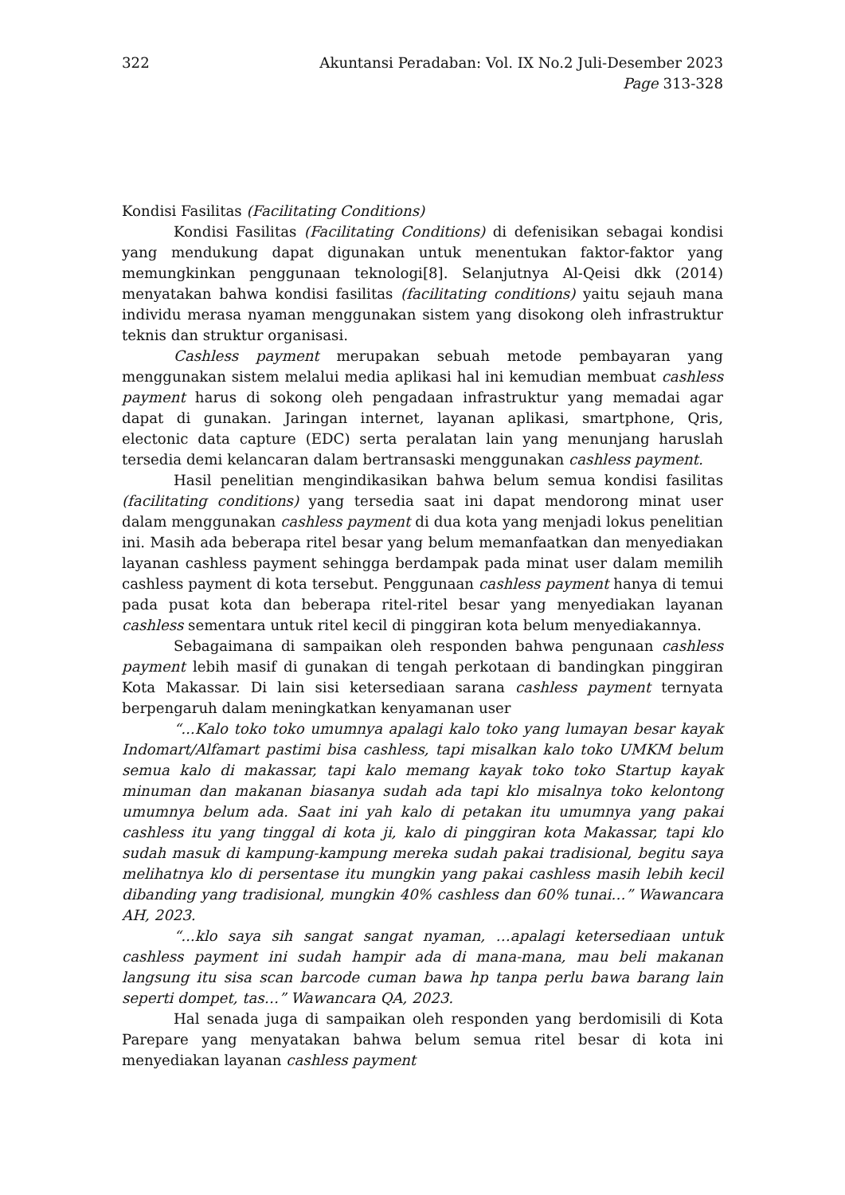322 Akuntansi Peradaban: Vol. IX No.2 Juli-Desember 2023
Page 313-328
Kondisi Fasilitas (Facilitating Conditions)
Kondisi Fasilitas (Facilitating Conditions) di defenisikan sebagai kondisi yang mendukung dapat digunakan untuk menentukan faktor-faktor yang memungkinkan penggunaan teknologi[8]. Selanjutnya Al-Qeisi dkk (2014) menyatakan bahwa kondisi fasilitas (facilitating conditions) yaitu sejauh mana individu merasa nyaman menggunakan sistem yang disokong oleh infrastruktur teknis dan struktur organisasi.
Cashless payment merupakan sebuah metode pembayaran yang menggunakan sistem melalui media aplikasi hal ini kemudian membuat cashless payment harus di sokong oleh pengadaan infrastruktur yang memadai agar dapat di gunakan. Jaringan internet, layanan aplikasi, smartphone, Qris, electonic data capture (EDC) serta peralatan lain yang menunjang haruslah tersedia demi kelancaran dalam bertransaski menggunakan cashless payment.
Hasil penelitian mengindikasikan bahwa belum semua kondisi fasilitas (facilitating conditions) yang tersedia saat ini dapat mendorong minat user dalam menggunakan cashless payment di dua kota yang menjadi lokus penelitian ini. Masih ada beberapa ritel besar yang belum memanfaatkan dan menyediakan layanan cashless payment sehingga berdampak pada minat user dalam memilih cashless payment di kota tersebut. Penggunaan cashless payment hanya di temui pada pusat kota dan beberapa ritel-ritel besar yang menyediakan layanan cashless sementara untuk ritel kecil di pinggiran kota belum menyediakannya.
Sebagaimana di sampaikan oleh responden bahwa pengunaan cashless payment lebih masif di gunakan di tengah perkotaan di bandingkan pinggiran Kota Makassar. Di lain sisi ketersediaan sarana cashless payment ternyata berpengaruh dalam meningkatkan kenyamanan user
“...Kalo toko toko umumnya apalagi kalo toko yang lumayan besar kayak Indomart/Alfamart pastimi bisa cashless, tapi misalkan kalo toko UMKM belum semua kalo di makassar, tapi kalo memang kayak toko toko Startup kayak minuman dan makanan biasanya sudah ada tapi klo misalnya toko kelontong umumnya belum ada. Saat ini yah kalo di petakan itu umumnya yang pakai cashless itu yang tinggal di kota ji, kalo di pinggiran kota Makassar, tapi klo sudah masuk di kampung-kampung mereka sudah pakai tradisional, begitu saya melihatnya klo di persentase itu mungkin yang pakai cashless masih lebih kecil dibanding yang tradisional, mungkin 40% cashless dan 60% tunai…” Wawancara AH, 2023.
“...klo saya sih sangat sangat nyaman, …apalagi ketersediaan untuk cashless payment ini sudah hampir ada di mana-mana, mau beli makanan langsung itu sisa scan barcode cuman bawa hp tanpa perlu bawa barang lain seperti dompet, tas…” Wawancara QA, 2023.
Hal senada juga di sampaikan oleh responden yang berdomisili di Kota Parepare yang menyatakan bahwa belum semua ritel besar di kota ini menyediakan layanan cashless payment